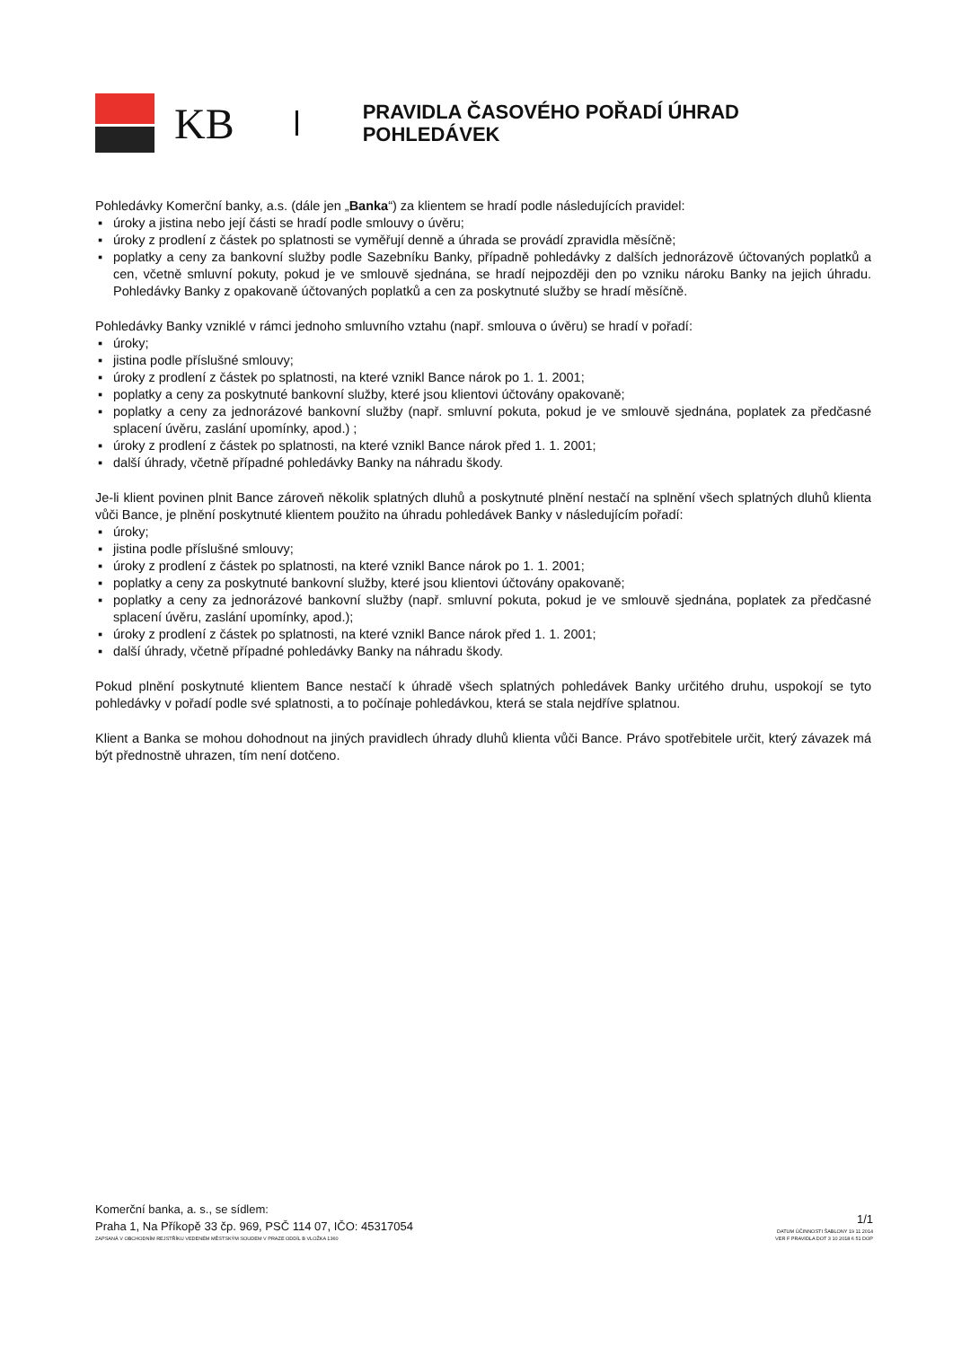KB
PRAVIDLA ČASOVÉHO POŘADÍ ÚHRAD
POHLEDÁVEK
Pohledávky Komerční banky, a.s. (dále jen „Banka“) za klientem se hradí podle následujících pravidel:
▪ úroky a jistina nebo její části se hradí podle smlouvy o úvěru;
▪ úroky z prodlení z částek po splatnosti se vyměřují denně a úhrada se provádí zpravidla měsíčně;
▪ poplatky a ceny za bankovní služby podle Sazebníku Banky, případně pohledávky z dalších jednorázově účtovaných poplatků a cen, včetně smluvní pokuty, pokud je ve smlouvě sjednána, se hradí nejpozději den po vzniku nároku Banky na jejich úhradu. Pohledávky Banky z opakovaně účtovaných poplatků a cen za poskytnuté služby se hradí měsíčně.
Pohledávky Banky vzniklé v rámci jednoho smluvního vztahu (např. smlouva o úvěru) se hradí v pořadí:
▪ úroky;
▪ jistina podle příslušné smlouvy;
▪ úroky z prodlení z částek po splatnosti, na které vznikl Bance nárok po 1. 1. 2001;
▪ poplatky a ceny za poskytnuté bankovní služby, které jsou klientovi účtovány opakovaně;
▪ poplatky a ceny za jednorázové bankovní služby (např. smluvní pokuta, pokud je ve smlouvě sjednána, poplatek za předčasné splacení úvěru, zaslání upomínky, apod.) ;
▪ úroky z prodlení z částek po splatnosti, na které vznikl Bance nárok před 1. 1. 2001;
▪ další úhrady, včetně případné pohledávky Banky na náhradu škody.
Je-li klient povinen plnit Bance zároveň několik splatných dluhů a poskytnuté plnění nestačí na splnění všech splatných dluhů klienta vůči Bance, je plnění poskytnuté klientem použito na úhradu pohledávek Banky v následujícím pořadí:
▪ úroky;
▪ jistina podle příslušné smlouvy;
▪ úroky z prodlení z částek po splatnosti, na které vznikl Bance nárok po 1. 1. 2001;
▪ poplatky a ceny za poskytnuté bankovní služby, které jsou klientovi účtovány opakovaně;
▪ poplatky a ceny za jednorázové bankovní služby (např. smluvní pokuta, pokud je ve smlouvě sjednána, poplatek za předčasné splacení úvěru, zaslání upomínky, apod.);
▪ úroky z prodlení z částek po splatnosti, na které vznikl Bance nárok před 1. 1. 2001;
▪ další úhrady, včetně případné pohledávky Banky na náhradu škody.
Pokud plnění poskytnuté klientem Bance nestačí k úhradě všech splatných pohledávek Banky určitého druhu, uspokojí se tyto pohledávky v pořadí podle své splatnosti, a to počínaje pohledávkou, která se stala nejdříve splatnou.
Klient a Banka se mohou dohodnout na jiných pravidlech úhrady dluhů klienta vůči Bance. Právo spotřebitele určit, který závazek má být přednostně uhrazen, tím není dotčeno.
Komerční banka, a. s., se sídlem:
Praha 1, Na Příkopě 33 čp. 969, PSČ 114 07, IČO: 45317054
ZAPSANÁ V OBCHODNÍM REJSTŘÍKU VEDENÉM MĚSTSKÝM SOUDEM V PRAZE ODDÍL B VLOŽKA 1360
1/1
DATUM ÚČINNOSTI ŠABLONY 19 11 2014
VER F PRAVIDLA DOT 3 10 2018 6 51 DOP